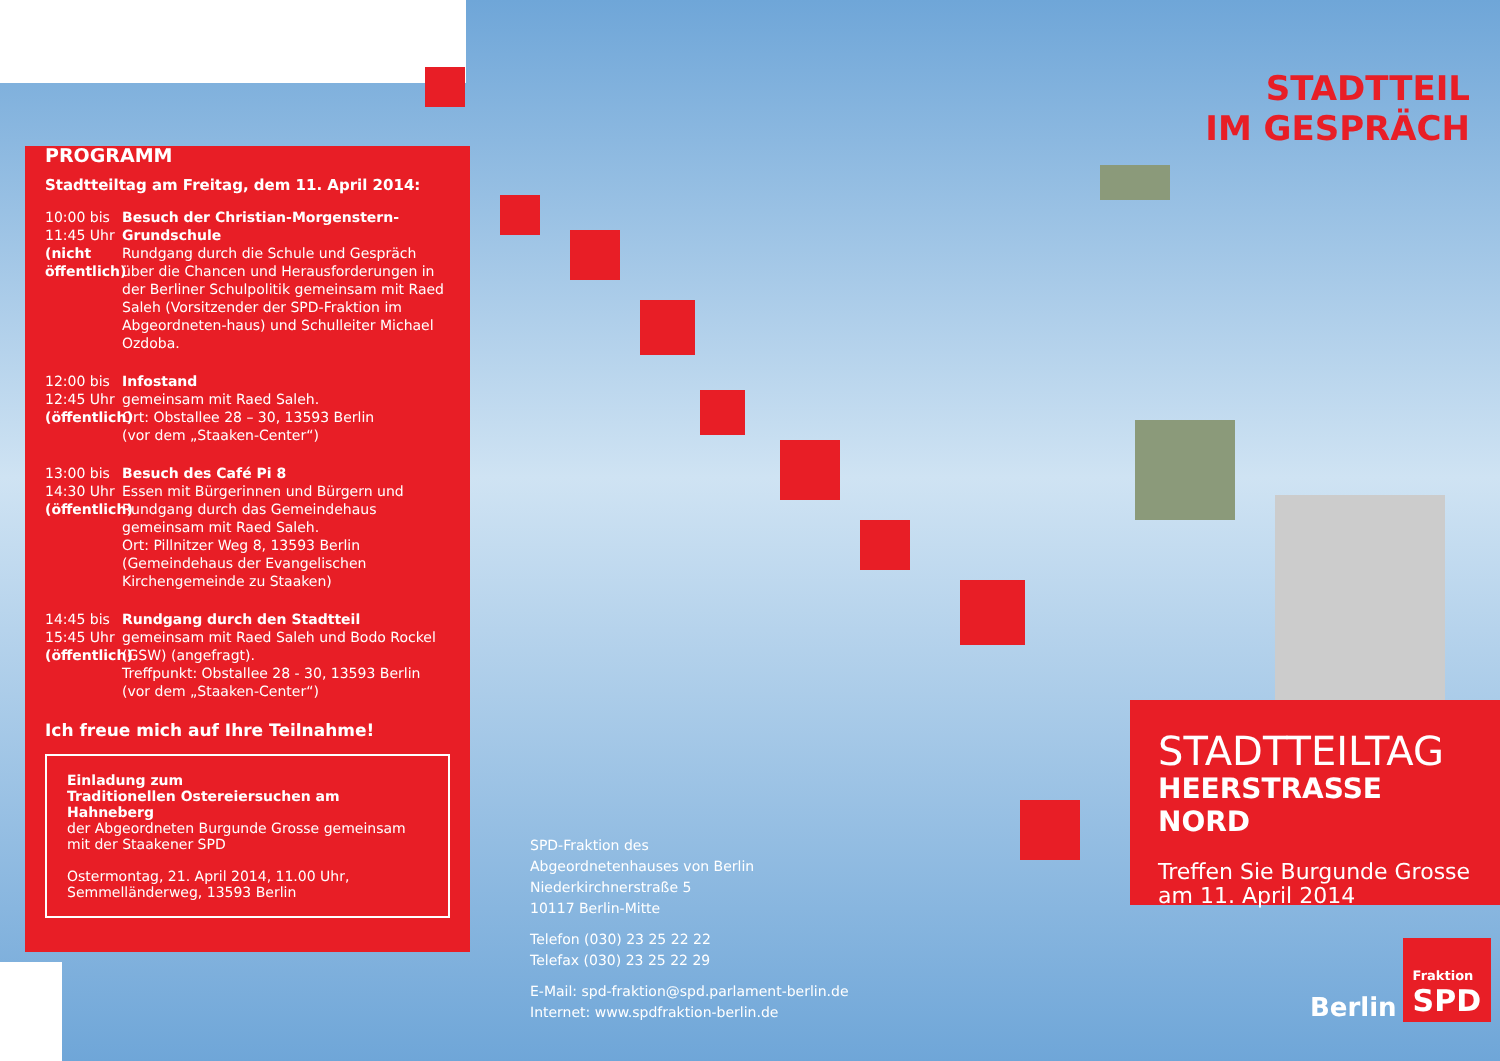PROGRAMM
Stadtteiltag am Freitag, dem 11. April 2014:
10:00 bis 11:45 Uhr (nicht öffentlich)
Besuch der Christian-Morgenstern-Grundschule
Rundgang durch die Schule und Gespräch über die Chancen und Herausforderungen in der Berliner Schulpolitik gemeinsam mit Raed Saleh (Vorsitzender der SPD-Fraktion im Abgeordneten-haus) und Schulleiter Michael Ozdoba.
12:00 bis 12:45 Uhr (öffentlich)
Infostand
gemeinsam mit Raed Saleh.
Ort: Obstallee 28 – 30, 13593 Berlin
(vor dem „Staaken-Center“)
13:00 bis 14:30 Uhr (öffentlich)
Besuch des Café Pi 8
Essen mit Bürgerinnen und Bürgern und Rundgang durch das Gemeindehaus gemeinsam mit Raed Saleh.
Ort: Pillnitzer Weg 8, 13593 Berlin (Gemeindehaus der Evangelischen Kirchengemeinde zu Staaken)
14:45 bis 15:45 Uhr (öffentlich)
Rundgang durch den Stadtteil
gemeinsam mit Raed Saleh und Bodo Rockel (GSW) (angefragt).
Treffpunkt: Obstallee 28 - 30, 13593 Berlin
(vor dem „Staaken-Center“)
Ich freue mich auf Ihre Teilnahme!
Einladung zum
Traditionellen Ostereiersuchen am Hahneberg
der Abgeordneten Burgunde Grosse gemeinsam mit der Staakener SPD
Ostermontag, 21. April 2014, 11.00 Uhr,
Semmelländerweg, 13593 Berlin
SPD-Fraktion des
Abgeordnetenhauses von Berlin
Niederkirchnerstraße 5
10117 Berlin-Mitte
Telefon (030) 23 25 22 22
Telefax (030) 23 25 22 29
E-Mail: spd-fraktion@spd.parlament-berlin.de
Internet: www.spdfraktion-berlin.de
STADTTEIL
IM GESPRÄCH
STADTTEILTAG
HEERSTRASSE NORD
Treffen Sie Burgunde Grosse am 11. April 2014
Berlin
Fraktion
SPD